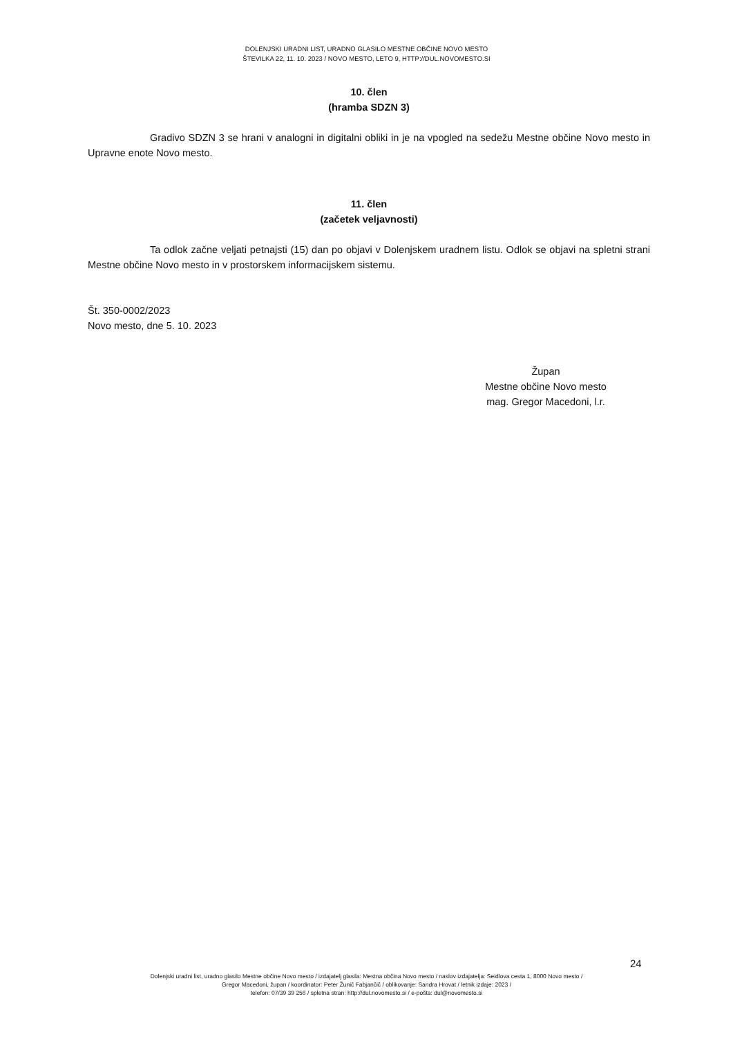DOLENJSKI URADNI LIST, URADNO GLASILO MESTNE OBČINE NOVO MESTO
ŠTEVILKA 22, 11. 10. 2023 / NOVO MESTO, LETO 9, HTTP://DUL.NOVOMESTO.SI
10. člen
(hramba SDZN 3)
Gradivo SDZN 3 se hrani v analogni in digitalni obliki in je na vpogled na sedežu Mestne občine Novo mesto in Upravne enote Novo mesto.
11. člen
(začetek veljavnosti)
Ta odlok začne veljati petnajsti (15) dan po objavi v Dolenjskem uradnem listu. Odlok se objavi na spletni strani Mestne občine Novo mesto in v prostorskem informacijskem sistemu.
Št. 350-0002/2023
Novo mesto, dne 5. 10. 2023
Župan
Mestne občine Novo mesto
mag. Gregor Macedoni, l.r.
24
Dolenjski uradni list, uradno glasilo Mestne občine Novo mesto / izdajatelj glasila: Mestna občina Novo mesto / naslov izdajatelja: Seidlova cesta 1, 8000 Novo mesto /
Gregor Macedoni, župan / koordinator: Peter Žunič Fabjančič / oblikovanje: Sandra Hrovat / letnik izdaje: 2023 /
telefon: 07/39 39 256 / spletna stran: http://dul.novomesto.si / e-pošta: dul@novomesto.si